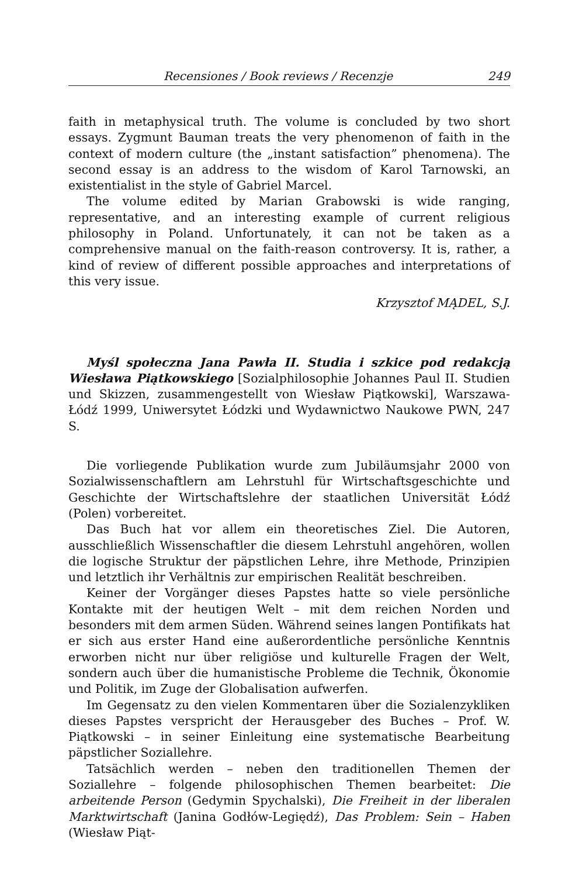Recensiones / Book reviews / Recenzje 249
faith in metaphysical truth. The volume is concluded by two short essays. Zygmunt Bauman treats the very phenomenon of faith in the context of modern culture (the „instant satisfaction” phenomena). The second essay is an address to the wisdom of Karol Tarnowski, an existentialist in the style of Gabriel Marcel.
The volume edited by Marian Grabowski is wide ranging, representative, and an interesting example of current religious philosophy in Poland. Unfortunately, it can not be taken as a comprehensive manual on the faith-reason controversy. It is, rather, a kind of review of different possible approaches and interpretations of this very issue.
Krzysztof MĄDEL, S.J.
Myśl społeczna Jana Pawła II. Studia i szkice pod redakcją Wiesława Piątkowskiego [Sozialphilosophie Johannes Paul II. Studien und Skizzen, zusammengestellt von Wiesław Piątkowski], Warszawa-Łódź 1999, Uniwersytet Łódzki und Wydawnictwo Naukowe PWN, 247 S.
Die vorliegende Publikation wurde zum Jubiläumsjahr 2000 von Sozialwissenschaftlern am Lehrstuhl für Wirtschaftsgeschichte und Geschichte der Wirtschaftslehre der staatlichen Universität Łódź (Polen) vorbereitet.
Das Buch hat vor allem ein theoretisches Ziel. Die Autoren, ausschließlich Wissenschaftler die diesem Lehrstuhl angehören, wollen die logische Struktur der päpstlichen Lehre, ihre Methode, Prinzipien und letztlich ihr Verhältnis zur empirischen Realität beschreiben.
Keiner der Vorgänger dieses Papstes hatte so viele persönliche Kontakte mit der heutigen Welt – mit dem reichen Norden und besonders mit dem armen Süden. Während seines langen Pontifikats hat er sich aus erster Hand eine außerordentliche persönliche Kenntnis erworben nicht nur über religiöse und kulturelle Fragen der Welt, sondern auch über die humanistische Probleme die Technik, Ökonomie und Politik, im Zuge der Globalisation aufwerfen.
Im Gegensatz zu den vielen Kommentaren über die Sozialenzykliken dieses Papstes verspricht der Herausgeber des Buches – Prof. W. Piątkowski – in seiner Einleitung eine systematische Bearbeitung päpstlicher Soziallehre.
Tatsächlich werden – neben den traditionellen Themen der Soziallehre – folgende philosophischen Themen bearbeitet: Die arbeitende Person (Gedymin Spychalski), Die Freiheit in der liberalen Marktwirtschaft (Janina Godłów-Legiędź), Das Problem: Sein – Haben (Wiesław Piąt-